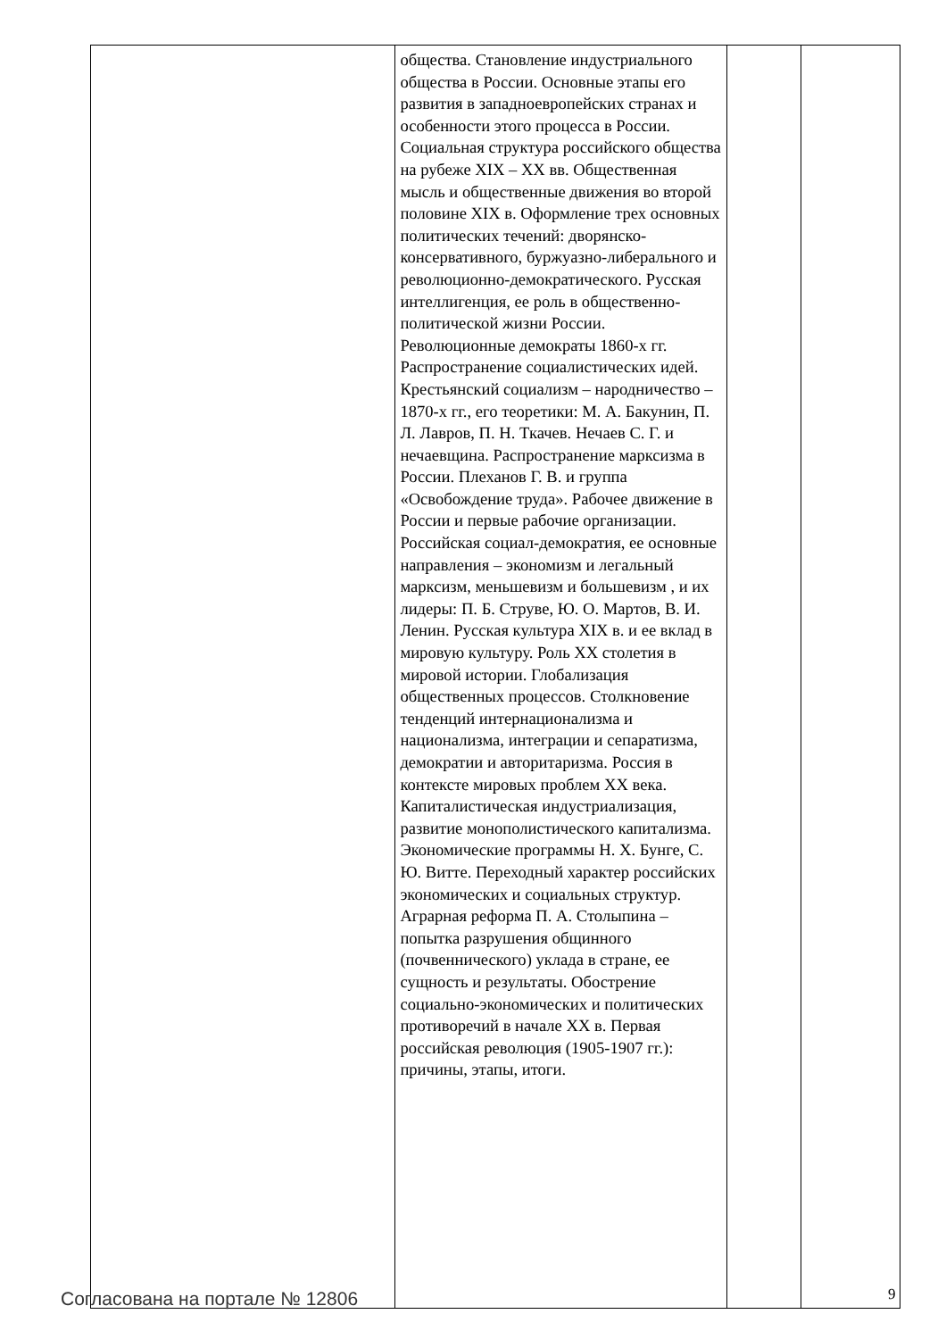| | общества. Становление индустриального общества в России. Основные этапы его развития в западноевропейских странах и особенности этого процесса в России. Социальная структура российского общества на рубеже XIX – XX вв. Общественная мысль и общественные движения во второй половине XIX в. Оформление трех основных политических течений: дворянско-консервативного, буржуазно-либерального и революционно-демократического. Русская интеллигенция, ее роль в общественно-политической жизни России. Революционные демократы 1860-х гг. Распространение социалистических идей. Крестьянский социализм – народничество – 1870-х гг., его теоретики: М. А. Бакунин, П. Л. Лавров, П. Н. Ткачев. Нечаев С. Г. и нечаевщина. Распространение марксизма в России. Плеханов Г. В. и группа «Освобождение труда». Рабочее движение в России и первые рабочие организации. Российская социал-демократия, ее основные направления – экономизм и легальный марксизм, меньшевизм и большевизм , и их лидеры: П. Б. Струве, Ю. О. Мартов, В. И. Ленин. Русская культура XIX в. и ее вклад в мировую культуру. Роль XX столетия в мировой истории. Глобализация общественных процессов. Столкновение тенденций интернационализма и национализма, интеграции и сепаратизма, демократии и авторитаризма. Россия в контексте мировых проблем XX века. Капиталистическая индустриализация, развитие монополистического капитализма. Экономические программы Н. Х. Бунге, С. Ю. Витте. Переходный характер российских экономических и социальных структур. Аграрная реформа П. А. Столыпина – попытка разрушения общинного (почвеннического) уклада в стране, ее сущность и результаты. Обострение социально-экономических и политических противоречий в начале XX в. Первая российская революция (1905-1907 гг.): причины, этапы, итоги. | | |
Согласована на портале № 12806 9